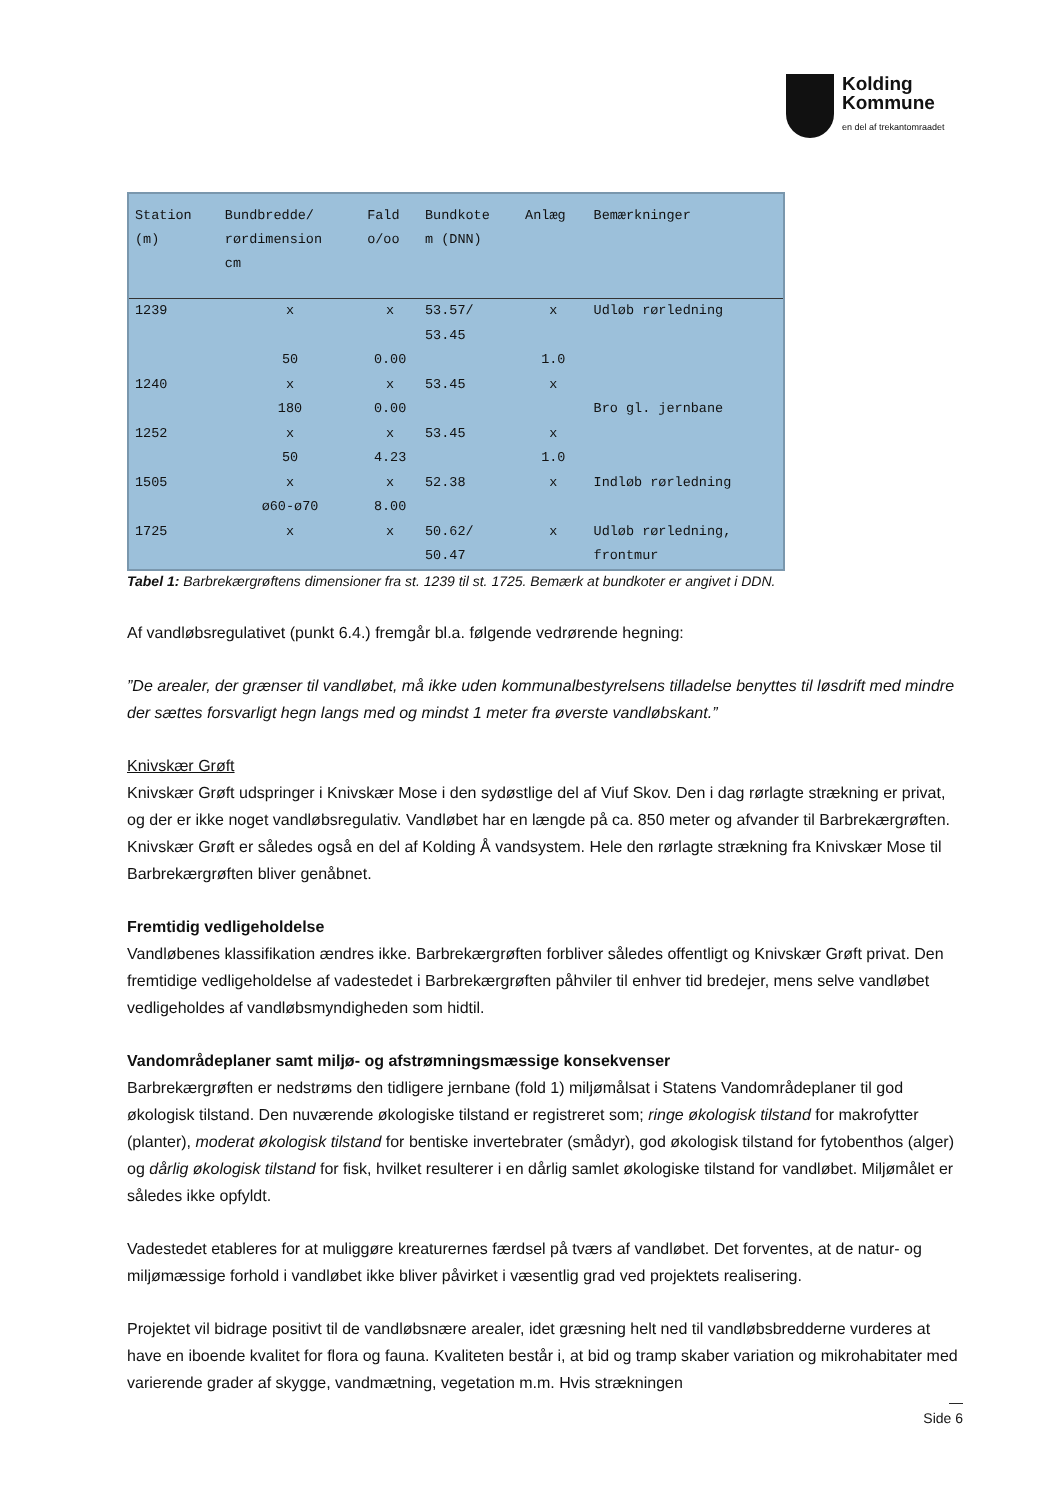Kolding
Kommune
en del af trekantomraadet
| Station (m) | Bundbredde/ rørdimension cm | Fald o/oo | Bundkote m (DNN) | Anlæg | Bemærkninger |
| --- | --- | --- | --- | --- | --- |
| 1239 | x | x | 53.57/ | x | Udløb rørledning |
| | | | 53.45 | | |
| | 50 | 0.00 | | 1.0 | |
| 1240 | x | x | 53.45 | x | |
| | 180 | 0.00 | | | Bro gl. jernbane |
| 1252 | x | x | 53.45 | x | |
| | 50 | 4.23 | | 1.0 | |
| 1505 | x | x | 52.38 | x | Indløb rørledning |
| | ø60-ø70 | 8.00 | | | |
| 1725 | x | x | 50.62/ | x | Udløb rørledning, |
| | | | 50.47 | | frontmur |
Tabel 1: Barbrekærgrøftens dimensioner fra st. 1239 til st. 1725. Bemærk at bundkoter er angivet i DDN.
Af vandløbsregulativet (punkt 6.4.) fremgår bl.a. følgende vedrørende hegning:
”De arealer, der grænser til vandløbet, må ikke uden kommunalbestyrelsens tilladelse benyttes til løsdrift med mindre der sættes forsvarligt hegn langs med og mindst 1 meter fra øverste vandløbskant.”
Knivskær Grøft
Knivskær Grøft udspringer i Knivskær Mose i den sydøstlige del af Viuf Skov. Den i dag rørlagte strækning er privat, og der er ikke noget vandløbsregulativ. Vandløbet har en længde på ca. 850 meter og afvander til Barbrekærgrøften. Knivskær Grøft er således også en del af Kolding Å vandsystem. Hele den rørlagte strækning fra Knivskær Mose til Barbrekærgrøften bliver genåbnet.
Fremtidig vedligeholdelse
Vandløbenes klassifikation ændres ikke. Barbrekærgrøften forbliver således offentligt og Knivskær Grøft privat. Den fremtidige vedligeholdelse af vadestedet i Barbrekærgrøften påhviler til enhver tid bredejer, mens selve vandløbet vedligeholdes af vandløbsmyndigheden som hidtil.
Vandområdeplaner samt miljø- og afstrømningsmæssige konsekvenser
Barbrekærgrøften er nedstrøms den tidligere jernbane (fold 1) miljømålsat i Statens Vandområdeplaner til god økologisk tilstand. Den nuværende økologiske tilstand er registreret som; ringe økologisk tilstand for makrofytter (planter), moderat økologisk tilstand for bentiske invertebrater (smådyr), god økologisk tilstand for fytobenthos (alger) og dårlig økologisk tilstand for fisk, hvilket resulterer i en dårlig samlet økologiske tilstand for vandløbet. Miljømålet er således ikke opfyldt.
Vadestedet etableres for at muliggøre kreaturernes færdsel på tværs af vandløbet. Det forventes, at de natur- og miljømæssige forhold i vandløbet ikke bliver påvirket i væsentlig grad ved projektets realisering.
Projektet vil bidrage positivt til de vandløbsnære arealer, idet græsning helt ned til vandløbsbredderne vurderes at have en iboende kvalitet for flora og fauna. Kvaliteten består i, at bid og tramp skaber variation og mikrohabitater med varierende grader af skygge, vandmætning, vegetation m.m. Hvis strækningen
—
Side 6